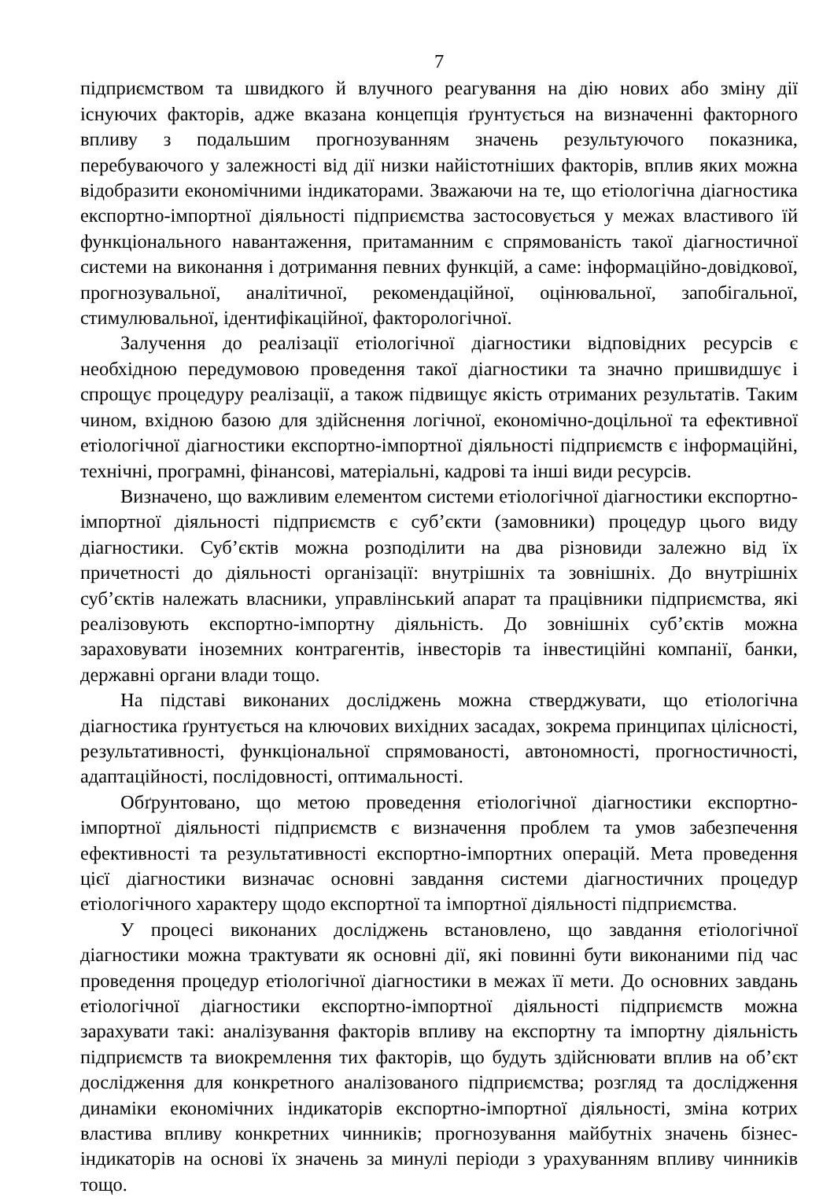7
підприємством та швидкого й влучного реагування на дію нових або зміну дії існуючих факторів, адже вказана концепція ґрунтується на визначенні факторного впливу з подальшим прогнозуванням значень результуючого показника, перебуваючого у залежності від дії низки найістотніших факторів, вплив яких можна відобразити економічними індикаторами. Зважаючи на те, що етіологічна діагностика експортно-імпортної діяльності підприємства застосовується у межах властивого їй функціонального навантаження, притаманним є спрямованість такої діагностичної системи на виконання і дотримання певних функцій, а саме: інформаційно-довідкової, прогнозувальної, аналітичної, рекомендаційної, оцінювальної, запобігальної, стимулювальної, ідентифікаційної, факторологічної.
Залучення до реалізації етіологічної діагностики відповідних ресурсів є необхідною передумовою проведення такої діагностики та значно пришвидшує і спрощує процедуру реалізації, а також підвищує якість отриманих результатів. Таким чином, вхідною базою для здійснення логічної, економічно-доцільної та ефективної етіологічної діагностики експортно-імпортної діяльності підприємств є інформаційні, технічні, програмні, фінансові, матеріальні, кадрові та інші види ресурсів.
Визначено, що важливим елементом системи етіологічної діагностики експортно-імпортної діяльності підприємств є суб’єкти (замовники) процедур цього виду діагностики. Суб’єктів можна розподілити на два різновиди залежно від їх причетності до діяльності організації: внутрішніх та зовнішніх. До внутрішніх суб’єктів належать власники, управлінський апарат та працівники підприємства, які реалізовують експортно-імпортну діяльність. До зовнішніх суб’єктів можна зараховувати іноземних контрагентів, інвесторів та інвестиційні компанії, банки, державні органи влади тощо.
На підставі виконаних досліджень можна стверджувати, що етіологічна діагностика ґрунтується на ключових вихідних засадах, зокрема принципах цілісності, результативності, функціональної спрямованості, автономності, прогностичності, адаптаційності, послідовності, оптимальності.
Обґрунтовано, що метою проведення етіологічної діагностики експортно-імпортної діяльності підприємств є визначення проблем та умов забезпечення ефективності та результативності експортно-імпортних операцій. Мета проведення цієї діагностики визначає основні завдання системи діагностичних процедур етіологічного характеру щодо експортної та імпортної діяльності підприємства.
У процесі виконаних досліджень встановлено, що завдання етіологічної діагностики можна трактувати як основні дії, які повинні бути виконаними під час проведення процедур етіологічної діагностики в межах її мети. До основних завдань етіологічної діагностики експортно-імпортної діяльності підприємств можна зарахувати такі: аналізування факторів впливу на експортну та імпортну діяльність підприємств та виокремлення тих факторів, що будуть здійснювати вплив на об’єкт дослідження для конкретного аналізованого підприємства; розгляд та дослідження динаміки економічних індикаторів експортно-імпортної діяльності, зміна котрих властива впливу конкретних чинників; прогнозування майбутніх значень бізнес-індикаторів на основі їх значень за минулі періоди з урахуванням впливу чинників тощо.